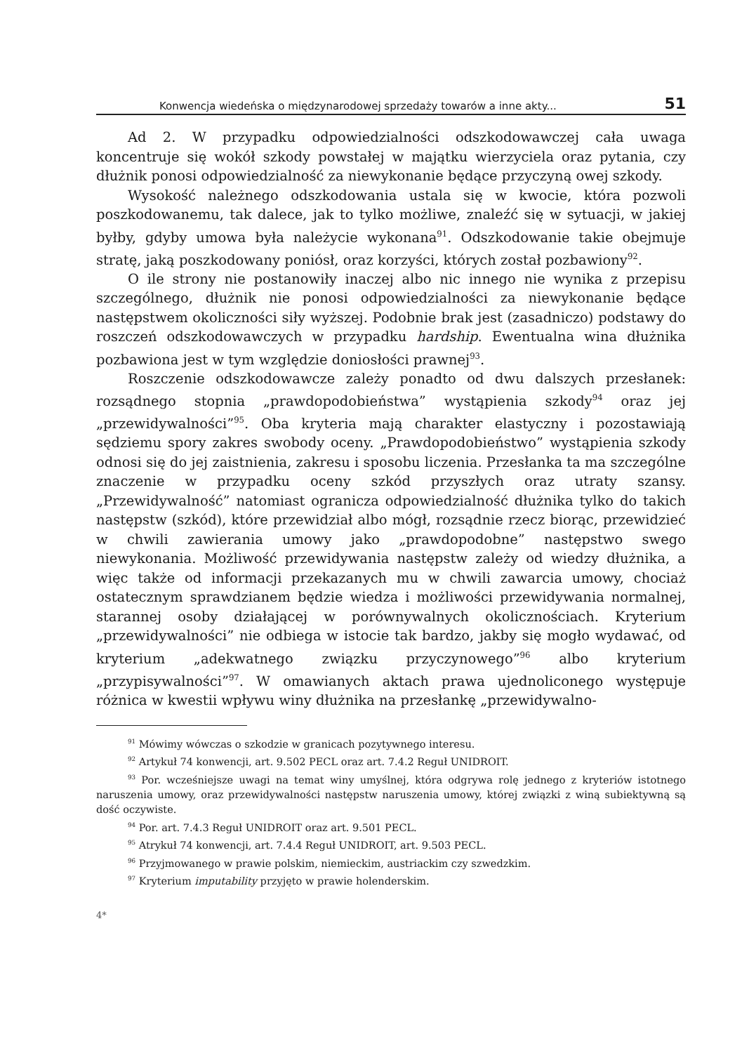Konwencja wiedeńska o międzynarodowej sprzedaży towarów a inne akty... 51
Ad 2. W przypadku odpowiedzialności odszkodowawczej cała uwaga koncentruje się wokół szkody powstałej w majątku wierzyciela oraz pytania, czy dłużnik ponosi odpowiedzialność za niewykonanie będące przyczyną owej szkody.
Wysokość należnego odszkodowania ustala się w kwocie, która pozwoli poszkodowanemu, tak dalece, jak to tylko możliwe, znaleźć się w sytuacji, w jakiej byłby, gdyby umowa była należycie wykonana<sup>91</sup>. Odszkodowanie takie obejmuje stratę, jaką poszkodowany poniósł, oraz korzyści, których został pozbawiony<sup>92</sup>.
O ile strony nie postanowiły inaczej albo nic innego nie wynika z przepisu szczególnego, dłużnik nie ponosi odpowiedzialności za niewykonanie będące następstwem okoliczności siły wyższej. Podobnie brak jest (zasadniczo) podstawy do roszczeń odszkodowawczych w przypadku hardship. Ewentualna wina dłużnika pozbawiona jest w tym względzie doniosłości prawnej<sup>93</sup>.
Roszczenie odszkodowawcze zależy ponadto od dwu dalszych przesłanek: rozsądnego stopnia „prawdopodobieństwa” wystąpienia szkody<sup>94</sup> oraz jej „przewidywalności”<sup>95</sup>. Oba kryteria mają charakter elastyczny i pozostawiają sędziemu spory zakres swobody oceny. „Prawdopodobieństwo” wystąpienia szkody odnosi się do jej zaistnienia, zakresu i sposobu liczenia. Przesłanka ta ma szczególne znaczenie w przypadku oceny szkód przyszłych oraz utraty szansy. „Przewidywalność” natomiast ogranicza odpowiedzialność dłużnika tylko do takich następstw (szkód), które przewidział albo mógł, rozsądnie rzecz biorąc, przewidzieć w chwili zawierania umowy jako „prawdopodobne” następstwo swego niewykonania. Możliwość przewidywania następstw zależy od wiedzy dłużnika, a więc także od informacji przekazanych mu w chwili zawarcia umowy, chociaż ostatecznym sprawdzianem będzie wiedza i możliwości przewidywania normalnej, starannej osoby działającej w porównywalnych okolicznościach. Kryterium „przewidywalności” nie odbiega w istocie tak bardzo, jakby się mogło wydawać, od kryterium „adekwatnego związku przyczynowego”<sup>96</sup> albo kryterium „przypisywalności”<sup>97</sup>. W omawianych aktach prawa ujednoliconego występuje różnica w kwestii wpływu winy dłużnika na przesłankę „przewidywalno-
<sup>91</sup> Mówimy wówczas o szkodzie w granicach pozytywnego interesu.
<sup>92</sup> Artykuł 74 konwencji, art. 9.502 PECL oraz art. 7.4.2 Reguł UNIDROIT.
<sup>93</sup> Por. wcześniejsze uwagi na temat winy umyślnej, która odgrywa rolę jednego z kryteriów istotnego naruszenia umowy, oraz przewidywalności następstw naruszenia umowy, której związki z winą subiektywną są dość oczywiste.
<sup>94</sup> Por. art. 7.4.3 Reguł UNIDROIT oraz art. 9.501 PECL.
<sup>95</sup> Atrykuł 74 konwencji, art. 7.4.4 Reguł UNIDROIT, art. 9.503 PECL.
<sup>96</sup> Przyjmowanego w prawie polskim, niemieckim, austriackim czy szwedzkim.
<sup>97</sup> Kryterium imputability przyjęto w prawie holenderskim.
4*